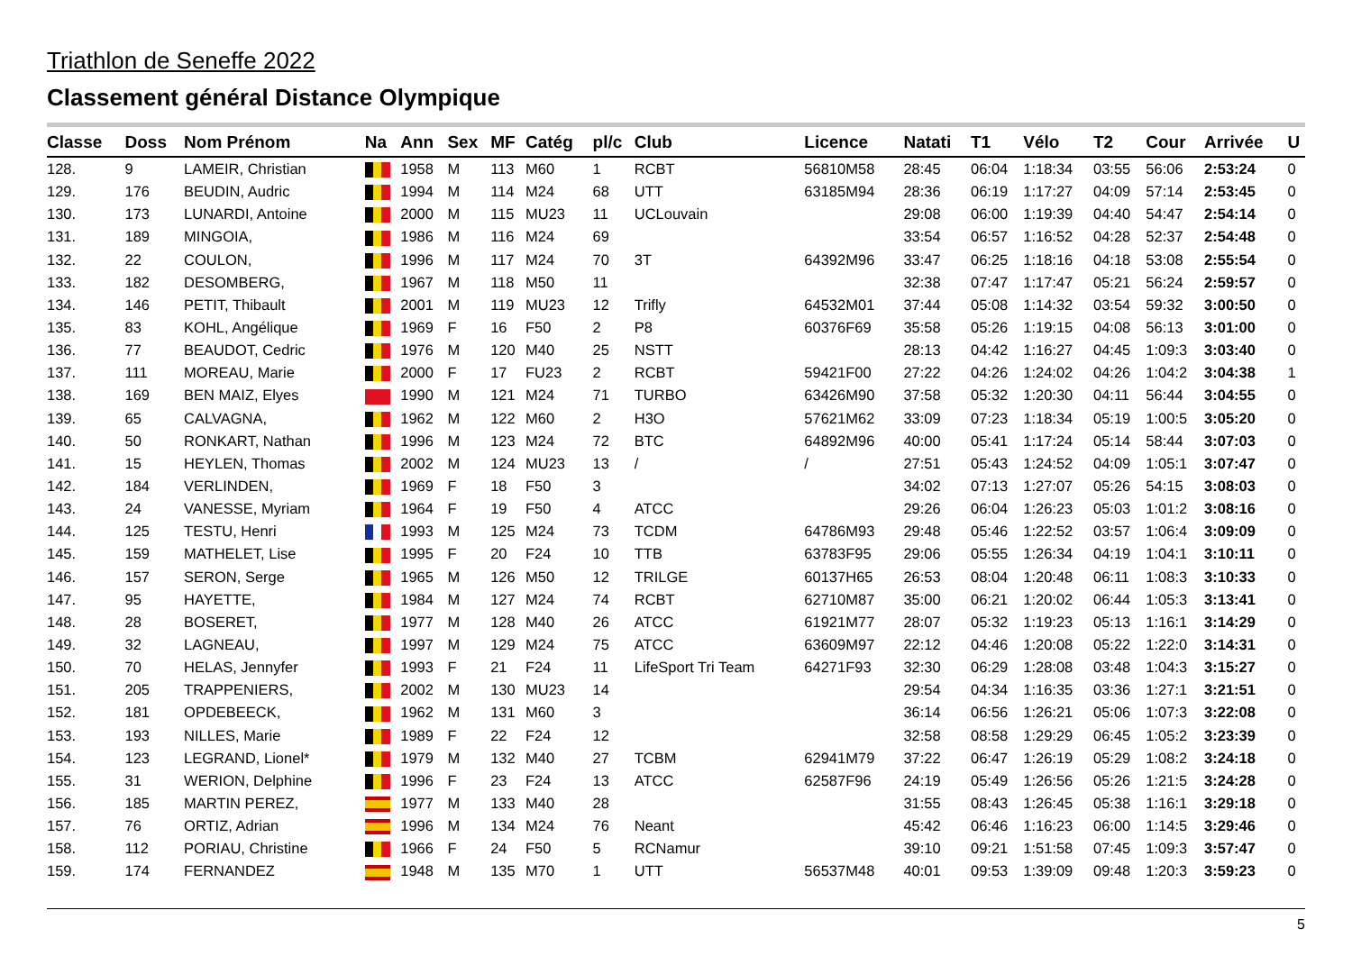Triathlon de Seneffe 2022
Classement général Distance Olympique
| Classe | Doss | Nom Prénom | Na | Ann | Sex | MF | Catég | pl/c | Club | Licence | Natati | T1 | Vélo | T2 | Cour | Arrivée | U |
| --- | --- | --- | --- | --- | --- | --- | --- | --- | --- | --- | --- | --- | --- | --- | --- | --- | --- |
| 128. | 9 | LAMEIR, Christian | | 1958 | M | 113 | M60 | 1 | RCBT | 56810M58 | 28:45 | 06:04 | 1:18:34 | 03:55 | 56:06 | 2:53:24 | 0 |
| 129. | 176 | BEUDIN, Audric | | 1994 | M | 114 | M24 | 68 | UTT | 63185M94 | 28:36 | 06:19 | 1:17:27 | 04:09 | 57:14 | 2:53:45 | 0 |
| 130. | 173 | LUNARDI, Antoine | | 2000 | M | 115 | MU23 | 11 | UCLouvain | | 29:08 | 06:00 | 1:19:39 | 04:40 | 54:47 | 2:54:14 | 0 |
| 131. | 189 | MINGOIA, | | 1986 | M | 116 | M24 | 69 | | | 33:54 | 06:57 | 1:16:52 | 04:28 | 52:37 | 2:54:48 | 0 |
| 132. | 22 | COULON, | | 1996 | M | 117 | M24 | 70 | 3T | 64392M96 | 33:47 | 06:25 | 1:18:16 | 04:18 | 53:08 | 2:55:54 | 0 |
| 133. | 182 | DESOMBERG, | | 1967 | M | 118 | M50 | 11 | | | 32:38 | 07:47 | 1:17:47 | 05:21 | 56:24 | 2:59:57 | 0 |
| 134. | 146 | PETIT, Thibault | | 2001 | M | 119 | MU23 | 12 | Trifly | 64532M01 | 37:44 | 05:08 | 1:14:32 | 03:54 | 59:32 | 3:00:50 | 0 |
| 135. | 83 | KOHL, Angélique | | 1969 | F | 16 | F50 | 2 | P8 | 60376F69 | 35:58 | 05:26 | 1:19:15 | 04:08 | 56:13 | 3:01:00 | 0 |
| 136. | 77 | BEAUDOT, Cedric | | 1976 | M | 120 | M40 | 25 | NSTT | | 28:13 | 04:42 | 1:16:27 | 04:45 | 1:09:3 | 3:03:40 | 0 |
| 137. | 111 | MOREAU, Marie | | 2000 | F | 17 | FU23 | 2 | RCBT | 59421F00 | 27:22 | 04:26 | 1:24:02 | 04:26 | 1:04:2 | 3:04:38 | 1 |
| 138. | 169 | BEN MAIZ, Elyes | | 1990 | M | 121 | M24 | 71 | TURBO | 63426M90 | 37:58 | 05:32 | 1:20:30 | 04:11 | 56:44 | 3:04:55 | 0 |
| 139. | 65 | CALVAGNA, | | 1962 | M | 122 | M60 | 2 | H3O | 57621M62 | 33:09 | 07:23 | 1:18:34 | 05:19 | 1:00:5 | 3:05:20 | 0 |
| 140. | 50 | RONKART, Nathan | | 1996 | M | 123 | M24 | 72 | BTC | 64892M96 | 40:00 | 05:41 | 1:17:24 | 05:14 | 58:44 | 3:07:03 | 0 |
| 141. | 15 | HEYLEN, Thomas | | 2002 | M | 124 | MU23 | 13 | / | / | 27:51 | 05:43 | 1:24:52 | 04:09 | 1:05:1 | 3:07:47 | 0 |
| 142. | 184 | VERLINDEN, | | 1969 | F | 18 | F50 | 3 | | | 34:02 | 07:13 | 1:27:07 | 05:26 | 54:15 | 3:08:03 | 0 |
| 143. | 24 | VANESSE, Myriam | | 1964 | F | 19 | F50 | 4 | ATCC | | 29:26 | 06:04 | 1:26:23 | 05:03 | 1:01:2 | 3:08:16 | 0 |
| 144. | 125 | TESTU, Henri | | 1993 | M | 125 | M24 | 73 | TCDM | 64786M93 | 29:48 | 05:46 | 1:22:52 | 03:57 | 1:06:4 | 3:09:09 | 0 |
| 145. | 159 | MATHELET, Lise | | 1995 | F | 20 | F24 | 10 | TTB | 63783F95 | 29:06 | 05:55 | 1:26:34 | 04:19 | 1:04:1 | 3:10:11 | 0 |
| 146. | 157 | SERON, Serge | | 1965 | M | 126 | M50 | 12 | TRILGE | 60137H65 | 26:53 | 08:04 | 1:20:48 | 06:11 | 1:08:3 | 3:10:33 | 0 |
| 147. | 95 | HAYETTE, | | 1984 | M | 127 | M24 | 74 | RCBT | 62710M87 | 35:00 | 06:21 | 1:20:02 | 06:44 | 1:05:3 | 3:13:41 | 0 |
| 148. | 28 | BOSERET, | | 1977 | M | 128 | M40 | 26 | ATCC | 61921M77 | 28:07 | 05:32 | 1:19:23 | 05:13 | 1:16:1 | 3:14:29 | 0 |
| 149. | 32 | LAGNEAU, | | 1997 | M | 129 | M24 | 75 | ATCC | 63609M97 | 22:12 | 04:46 | 1:20:08 | 05:22 | 1:22:0 | 3:14:31 | 0 |
| 150. | 70 | HELAS, Jennyfer | | 1993 | F | 21 | F24 | 11 | LifeSport Tri Team | 64271F93 | 32:30 | 06:29 | 1:28:08 | 03:48 | 1:04:3 | 3:15:27 | 0 |
| 151. | 205 | TRAPPENIERS, | | 2002 | M | 130 | MU23 | 14 | | | 29:54 | 04:34 | 1:16:35 | 03:36 | 1:27:1 | 3:21:51 | 0 |
| 152. | 181 | OPDEBEECK, | | 1962 | M | 131 | M60 | 3 | | | 36:14 | 06:56 | 1:26:21 | 05:06 | 1:07:3 | 3:22:08 | 0 |
| 153. | 193 | NILLES, Marie | | 1989 | F | 22 | F24 | 12 | | | 32:58 | 08:58 | 1:29:29 | 06:45 | 1:05:2 | 3:23:39 | 0 |
| 154. | 123 | LEGRAND, Lionel* | | 1979 | M | 132 | M40 | 27 | TCBM | 62941M79 | 37:22 | 06:47 | 1:26:19 | 05:29 | 1:08:2 | 3:24:18 | 0 |
| 155. | 31 | WERION, Delphine | | 1996 | F | 23 | F24 | 13 | ATCC | 62587F96 | 24:19 | 05:49 | 1:26:56 | 05:26 | 1:21:5 | 3:24:28 | 0 |
| 156. | 185 | MARTIN PEREZ, | | 1977 | M | 133 | M40 | 28 | | | 31:55 | 08:43 | 1:26:45 | 05:38 | 1:16:1 | 3:29:18 | 0 |
| 157. | 76 | ORTIZ, Adrian | | 1996 | M | 134 | M24 | 76 | Neant | | 45:42 | 06:46 | 1:16:23 | 06:00 | 1:14:5 | 3:29:46 | 0 |
| 158. | 112 | PORIAU, Christine | | 1966 | F | 24 | F50 | 5 | RCNamur | | 39:10 | 09:21 | 1:51:58 | 07:45 | 1:09:3 | 3:57:47 | 0 |
| 159. | 174 | FERNANDEZ | | 1948 | M | 135 | M70 | 1 | UTT | 56537M48 | 40:01 | 09:53 | 1:39:09 | 09:48 | 1:20:3 | 3:59:23 | 0 |
5